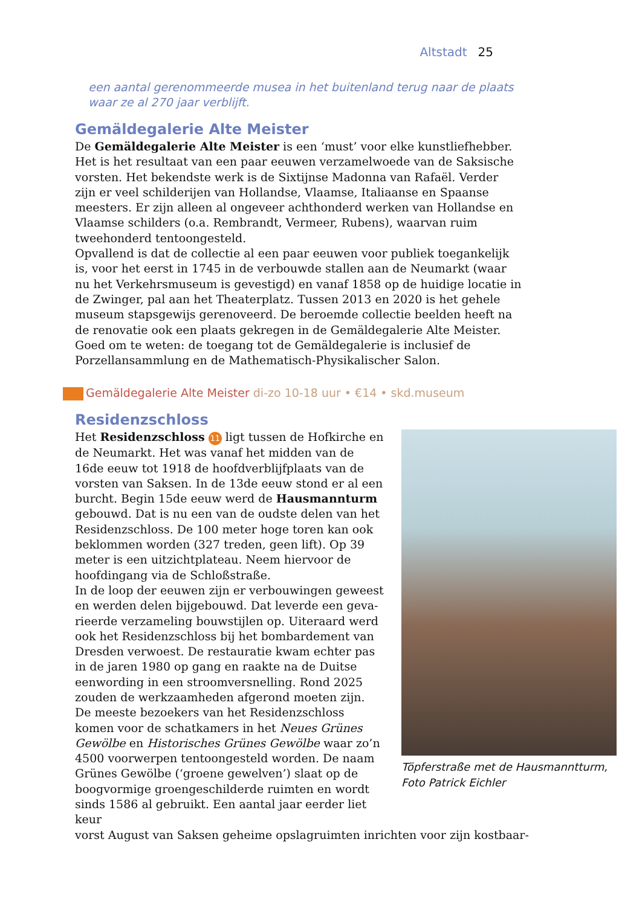Altstadt 25
een aantal gerenommeerde musea in het buitenland terug naar de plaats waar ze al 270 jaar verblijft.
Gemäldegalerie Alte Meister
De Gemäldegalerie Alte Meister is een ‘must’ voor elke kunstliefhebber. Het is het resultaat van een paar eeuwen verzamelwoede van de Saksische vorsten. Het bekendste werk is de Sixtijnse Madonna van Rafaël. Verder zijn er veel schilderijen van Hollandse, Vlaamse, Italiaanse en Spaanse meesters. Er zijn alleen al ongeveer achthonderd werken van Hollandse en Vlaamse schilders (o.a. Rembrandt, Vermeer, Rubens), waarvan ruim tweehonderd tentoonge­steld.
Opvallend is dat de collectie al een paar eeuwen voor publiek toegankelijk is, voor het eerst in 1745 in de verbouwde stallen aan de Neumarkt (waar nu het Verkehrsmuseum is gevestigd) en vanaf 1858 op de huidige locatie in de Zwin­ger, pal aan het Theaterplatz. Tussen 2013 en 2020 is het gehele museum stapsgewijs gerenoveerd. De beroemde collectie beelden heeft na de renovatie ook een plaats gekregen in de Gemäldegalerie Alte Meister.
Goed om te weten: de toegang tot de Gemäldegalerie is inclusief de Porzellan­sammlung en de Mathematisch-Physikalischer Salon.
Gemäldegalerie Alte Meister di-zo 10-18 uur • €14 • skd.museum
Residenzschloss
Het Residenzschloss 11 ligt tussen de Hofkirche en de Neumarkt. Het was vanaf het midden van de 16de eeuw tot 1918 de hoofdverblijfplaats van de vorsten van Saksen. In de 13de eeuw stond er al een burcht. Begin 15de eeuw werd de Hausmannturm gebouwd. Dat is nu een van de oudste delen van het Residenzschloss. De 100 meter hoge toren kan ook beklommen worden (327 treden, geen lift). Op 39 meter is een uitzichtplateau. Neem hiervoor de hoofdingang via de Schloßstraße.
In de loop der eeuwen zijn er verbouwingen geweest en werden delen bijgebouwd. Dat leverde een geva­rieerde verzameling bouwstijlen op. Uiteraard werd ook het Residenzschloss bij het bombardement van Dresden verwoest. De restauratie kwam echter pas in de jaren 1980 op gang en raakte na de Duitse een­wording in een stroomversnelling. Rond 2025 zou­den de werkzaamheden afgerond moeten zijn.
De meeste bezoekers van het Residenzschloss komen voor de schatkamers in het Neues Grünes Gewölbe en Historisches Grünes Gewölbe waar zo’n 4500 voor­werpen tentoongesteld worden. De naam Grünes Gewölbe (‘groene gewelven’) slaat op de boogvor­mige groengeschilderde ruimten en wordt sinds 1586 al gebruikt. Een aantal jaar eerder liet keur­
Töpferstraße met de Haus­manntturm, Foto Patrick Eichler
vorst August van Saksen geheime opslagruimten inrichten voor zijn kostbaar-